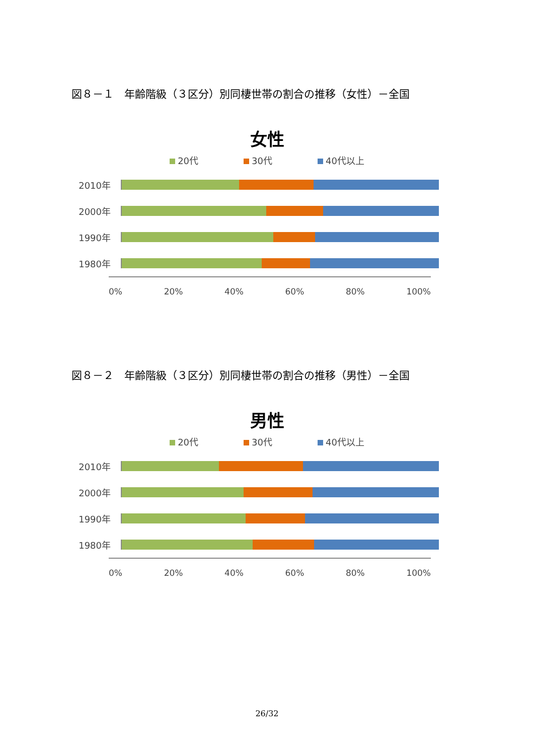図８－１　年齢階級（３区分）別同棲世帯の割合の推移（女性）－全国
女性
20代 30代 40代以上
2010年
2000年
1990年
1980年
0% 20% 40% 60% 80% 100%
図８－２　年齢階級（３区分）別同棲世帯の割合の推移（男性）－全国
男性
20代 30代 40代以上
2010年
2000年
1990年
1980年
0% 20% 40% 60% 80% 100%
26/32